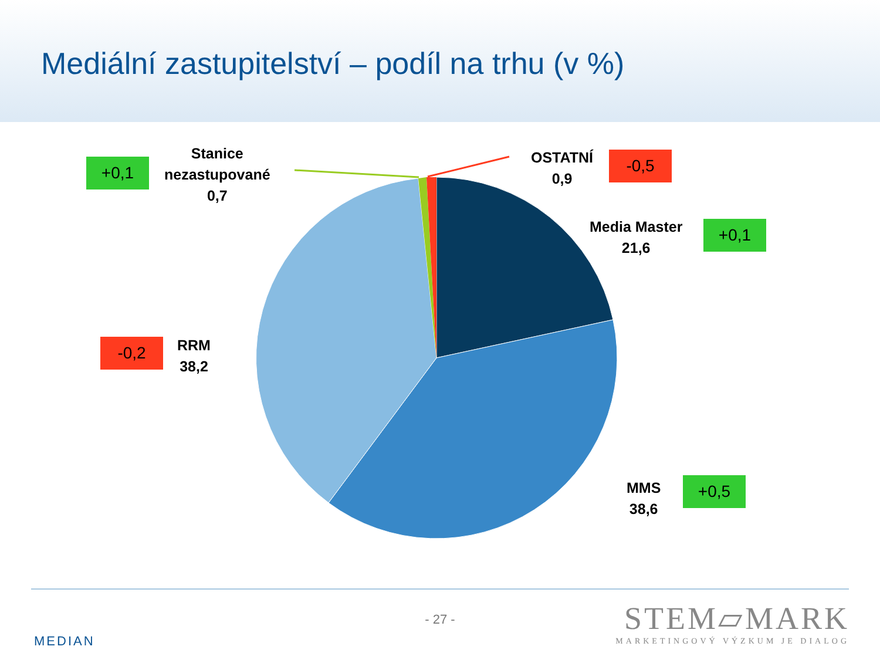Mediální zastupitelství – podíl na trhu (v %)
+0,1
Stanice
nezastupované
0,7
OSTATNÍ
0,9
-0,5
Media Master
21,6
+0,1
-0,2
RRM
38,2
MMS
38,6
+0,5
- 27 -
MEDIAN
STEM▱MARK
MARKETINGOVÝ VÝZKUM JE DIALOG